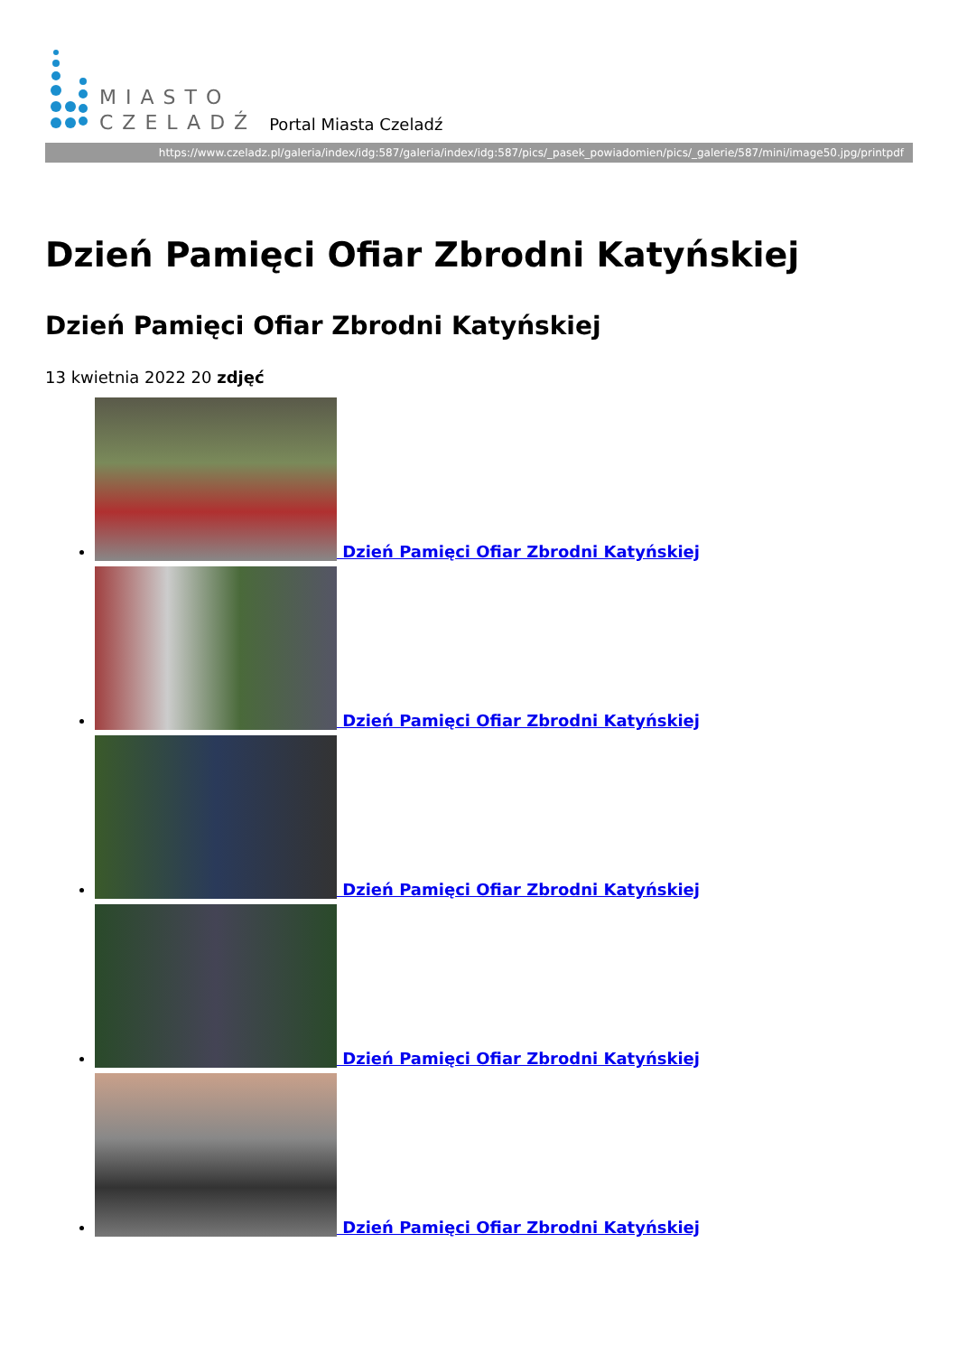MIASTO
CZELADŹ
Portal Miasta Czeladź
https://www.czeladz.pl/galeria/index/idg:587/galeria/index/idg:587/pics/_pasek_powiadomien/pics/_galerie/587/mini/image50.jpg/printpdf
Dzień Pamięci Ofiar Zbrodni Katyńskiej
Dzień Pamięci Ofiar Zbrodni Katyńskiej
13 kwietnia 2022 20 zdjęć
Dzień Pamięci Ofiar Zbrodni Katyńskiej
Dzień Pamięci Ofiar Zbrodni Katyńskiej
Dzień Pamięci Ofiar Zbrodni Katyńskiej
Dzień Pamięci Ofiar Zbrodni Katyńskiej
Dzień Pamięci Ofiar Zbrodni Katyńskiej